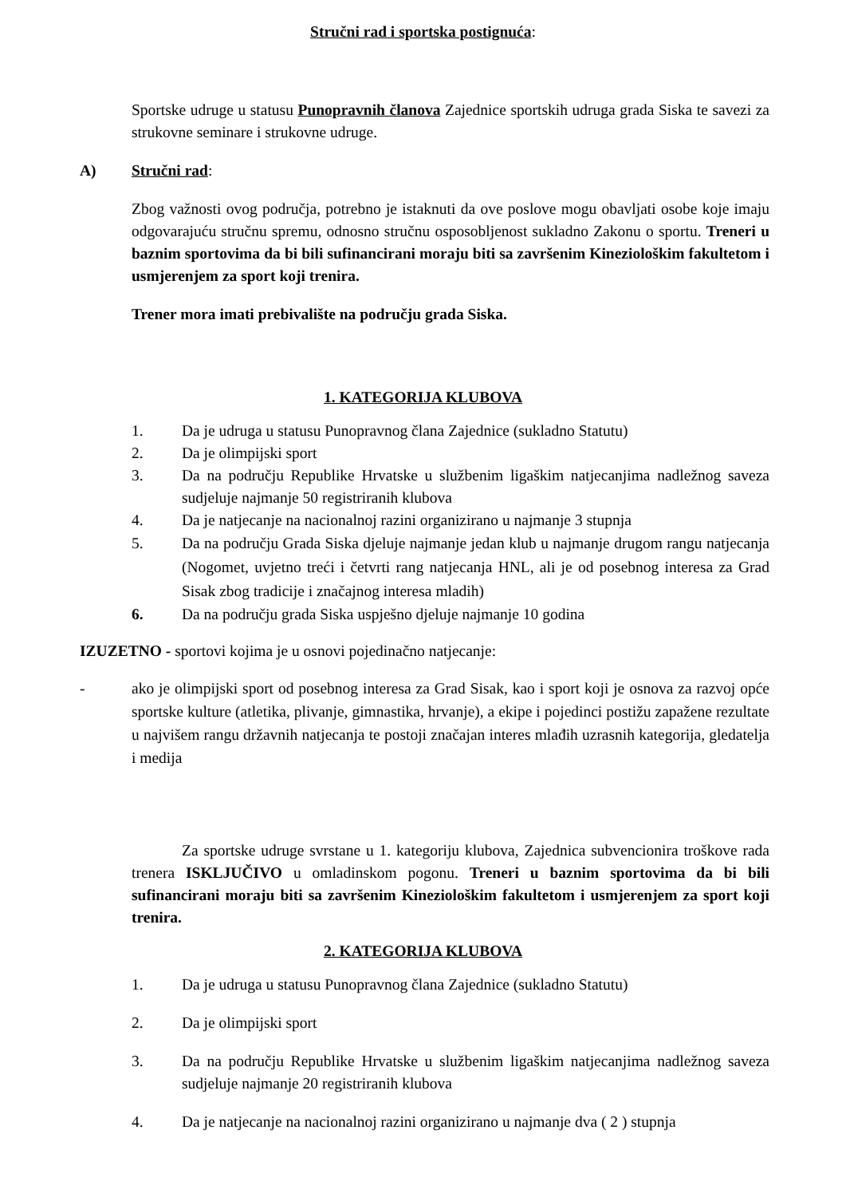Stručni rad i sportska postignuća:
Sportske udruge u statusu Punopravnih članova Zajednice sportskih udruga grada Siska te savezi za strukovne seminare i strukovne udruge.
A) Stručni rad:
Zbog važnosti ovog područja, potrebno je istaknuti da ove poslove mogu obavljati osobe koje imaju odgovarajuću stručnu spremu, odnosno stručnu osposobljenost sukladno Zakonu o sportu. Treneri u baznim sportovima da bi bili sufinancirani moraju biti sa završenim Kineziološkim fakultetom i usmjerenjem za sport koji trenira.
Trener mora imati prebivalište na području grada Siska.
1. KATEGORIJA KLUBOVA
1. Da je udruga u statusu Punopravnog člana Zajednice (sukladno Statutu)
2. Da je olimpijski sport
3. Da na području Republike Hrvatske u službenim ligaškim natjecanjima nadležnog saveza sudjeluje najmanje 50 registriranih klubova
4. Da je natjecanje na nacionalnoj razini organizirano u najmanje 3 stupnja
5. Da na području Grada Siska djeluje najmanje jedan klub u najmanje drugom rangu natjecanja (Nogomet, uvjetno treći i četvrti rang natjecanja HNL, ali je od posebnog interesa za Grad Sisak zbog tradicije i značajnog interesa mladih)
6. Da na području grada Siska uspješno djeluje najmanje 10 godina
IZUZETNO - sportovi kojima je u osnovi pojedinačno natjecanje:
- ako je olimpijski sport od posebnog interesa za Grad Sisak, kao i sport koji je osnova za razvoj opće sportske kulture (atletika, plivanje, gimnastika, hrvanje), a ekipe i pojedinci postižu zapažene rezultate u najvišem rangu državnih natjecanja te postoji značajan interes mlađih uzrasnih kategorija, gledatelja i medija
Za sportske udruge svrstane u 1. kategoriju klubova, Zajednica subvencionira troškove rada trenera ISKLJUČIVO u omladinskom pogonu. Treneri u baznim sportovima da bi bili sufinancirani moraju biti sa završenim Kineziološkim fakultetom i usmjerenjem za sport koji trenira.
2. KATEGORIJA KLUBOVA
1. Da je udruga u statusu Punopravnog člana Zajednice (sukladno Statutu)
2. Da je olimpijski sport
3. Da na području Republike Hrvatske u službenim ligaškim natjecanjima nadležnog saveza sudjeluje najmanje 20 registriranih klubova
4. Da je natjecanje na nacionalnoj razini organizirano u najmanje dva ( 2 ) stupnja